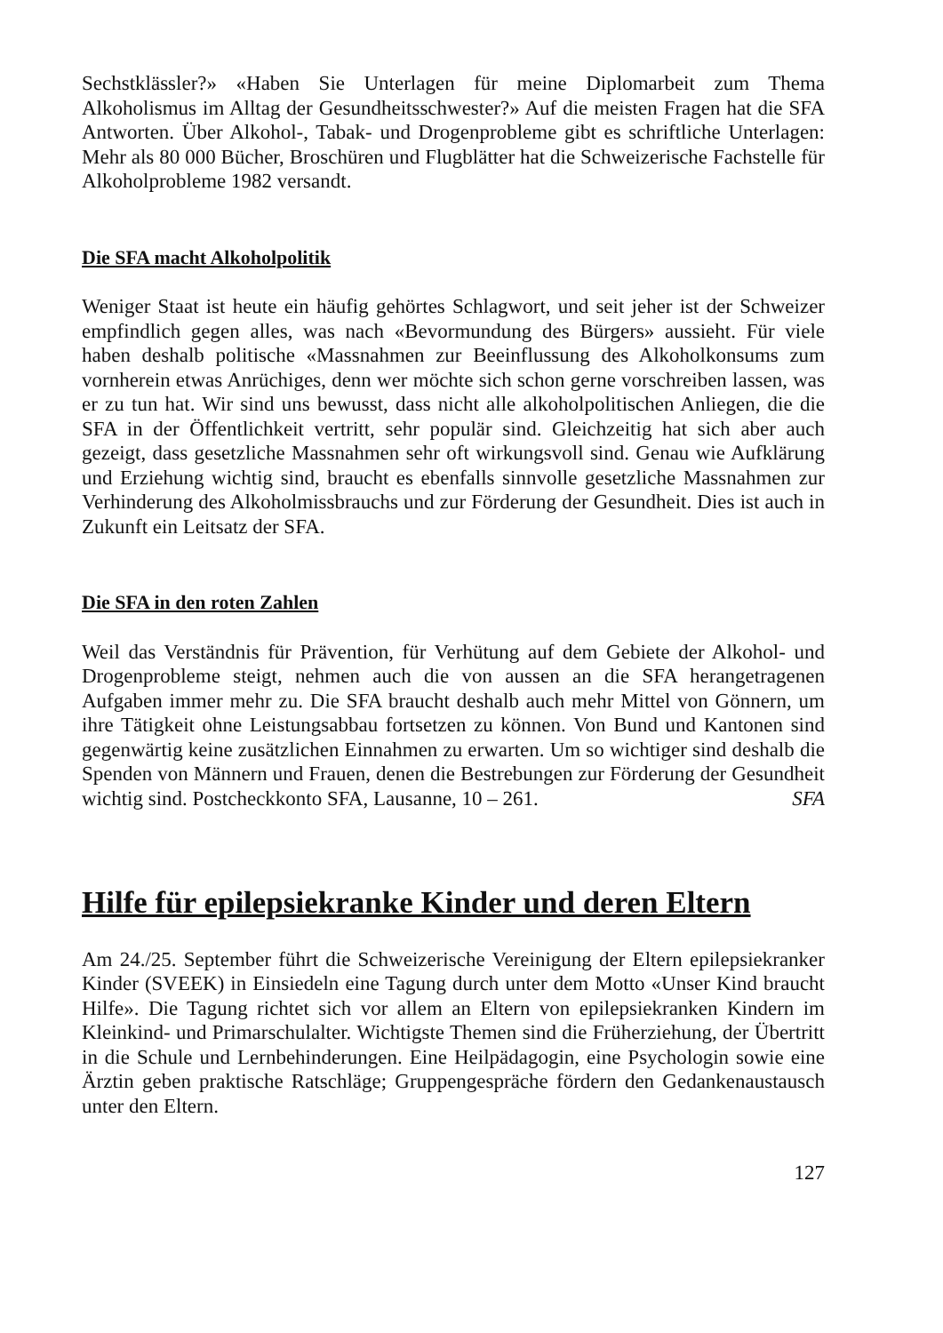Sechstklässler?» «Haben Sie Unterlagen für meine Diplomarbeit zum Thema Alkoholismus im Alltag der Gesundheitsschwester?» Auf die meisten Fragen hat die SFA Antworten. Über Alkohol-, Tabak- und Drogenprobleme gibt es schriftliche Unterlagen: Mehr als 80 000 Bücher, Broschüren und Flugblätter hat die Schweizerische Fachstelle für Alkoholprobleme 1982 versandt.
Die SFA macht Alkoholpolitik
Weniger Staat ist heute ein häufig gehörtes Schlagwort, und seit jeher ist der Schweizer empfindlich gegen alles, was nach «Bevormundung des Bürgers» aussieht. Für viele haben deshalb politische «Massnahmen zur Beeinflussung des Alkoholkonsums zum vornherein etwas Anrüchiges, denn wer möchte sich schon gerne vorschreiben lassen, was er zu tun hat. Wir sind uns bewusst, dass nicht alle alkoholpolitischen Anliegen, die die SFA in der Öffentlichkeit vertritt, sehr populär sind. Gleichzeitig hat sich aber auch gezeigt, dass gesetzliche Massnahmen sehr oft wirkungsvoll sind. Genau wie Aufklärung und Erziehung wichtig sind, braucht es ebenfalls sinnvolle gesetzliche Massnahmen zur Verhinderung des Alkoholmissbrauchs und zur Förderung der Gesundheit. Dies ist auch in Zukunft ein Leitsatz der SFA.
Die SFA in den roten Zahlen
Weil das Verständnis für Prävention, für Verhütung auf dem Gebiete der Alkohol- und Drogenprobleme steigt, nehmen auch die von aussen an die SFA herangetragenen Aufgaben immer mehr zu. Die SFA braucht deshalb auch mehr Mittel von Gönnern, um ihre Tätigkeit ohne Leistungsabbau fortsetzen zu können. Von Bund und Kantonen sind gegenwärtig keine zusätzlichen Einnahmen zu erwarten. Um so wichtiger sind deshalb die Spenden von Männern und Frauen, denen die Bestrebungen zur Förderung der Gesundheit wichtig sind. Postcheckkonto SFA, Lausanne, 10 – 261. SFA
Hilfe für epilepsiekranke Kinder und deren Eltern
Am 24./25. September führt die Schweizerische Vereinigung der Eltern epilepsiekranker Kinder (SVEEK) in Einsiedeln eine Tagung durch unter dem Motto «Unser Kind braucht Hilfe». Die Tagung richtet sich vor allem an Eltern von epilepsiekranken Kindern im Kleinkind- und Primarschulalter. Wichtigste Themen sind die Früherziehung, der Übertritt in die Schule und Lernbehinderungen. Eine Heilpädagogin, eine Psychologin sowie eine Ärztin geben praktische Ratschläge; Gruppengespräche fördern den Gedankenaustausch unter den Eltern.
127